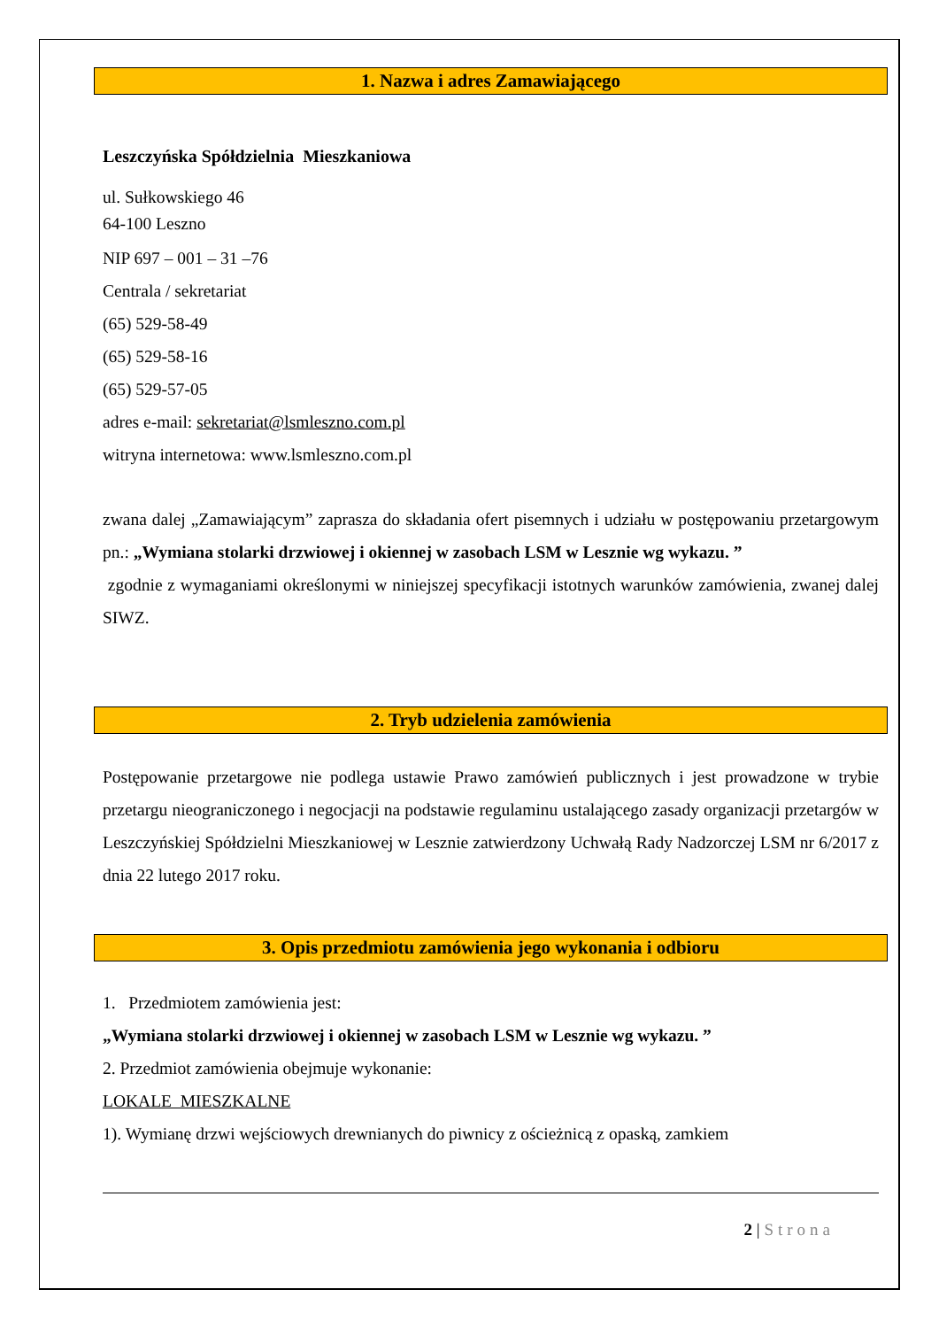1. Nazwa i adres Zamawiającego
Leszczyńska Spółdzielnia Mieszkaniowa
ul. Sułkowskiego 46
64-100 Leszno
NIP 697 – 001 – 31 –76
Centrala / sekretariat
(65) 529-58-49
(65) 529-58-16
(65) 529-57-05
adres e-mail: sekretariat@lsmleszno.com.pl
witryna internetowa: www.lsmleszno.com.pl
zwana dalej „Zamawiającym” zaprasza do składania ofert pisemnych i udziału w postępowaniu przetargowym pn.: „Wymiana stolarki drzwiowej i okiennej w zasobach LSM w Lesznie wg wykazu. ”
zgodnie z wymaganiami określonymi w niniejszej specyfikacji istotnych warunków zamówienia, zwanej dalej SIWZ.
2. Tryb udzielenia zamówienia
Postępowanie przetargowe nie podlega ustawie Prawo zamówień publicznych i jest prowadzone w trybie przetargu nieograniczonego i negocjacji na podstawie regulaminu ustalającego zasady organizacji przetargów w Leszczyńskiej Spółdzielni Mieszkaniowej w Lesznie zatwierdzony Uchwałą Rady Nadzorczej LSM nr 6/2017 z dnia 22 lutego 2017 roku.
3. Opis przedmiotu zamówienia jego wykonania i odbioru
1. Przedmiotem zamówienia jest:
„Wymiana stolarki drzwiowej i okiennej w zasobach LSM w Lesznie wg wykazu. ”
2. Przedmiot zamówienia obejmuje wykonanie:
LOKALE MIESZKALNE
1). Wymianę drzwi wejściowych drewnianych do piwnicy z ościeżnicą z opaską, zamkiem
2 | Strona